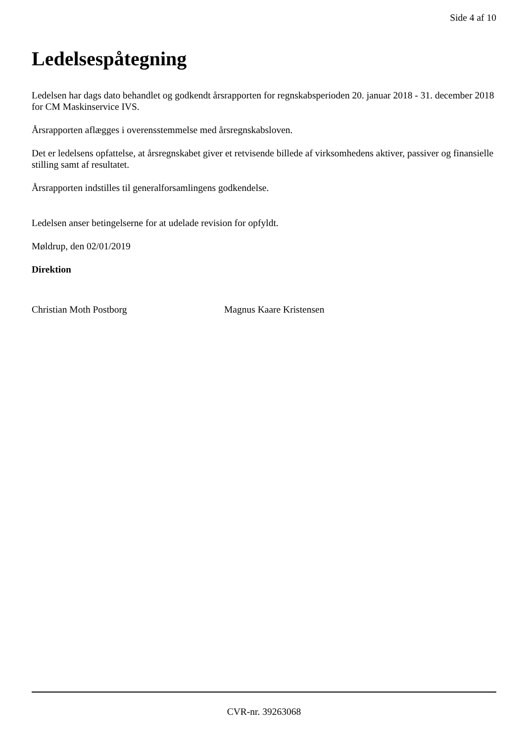Side 4 af 10
Ledelsespåtegning
Ledelsen har dags dato behandlet og godkendt årsrapporten for regnskabsperioden 20. januar 2018 - 31. december 2018 for CM Maskinservice IVS.
Årsrapporten aflægges i overensstemmelse med årsregnskabsloven.
Det er ledelsens opfattelse, at årsregnskabet giver et retvisende billede af virksomhedens aktiver, passiver og finansielle stilling samt af resultatet.
Årsrapporten indstilles til generalforsamlingens godkendelse.
Ledelsen anser betingelserne for at udelade revision for opfyldt.
Møldrup, den 02/01/2019
Direktion
Christian Moth Postborg Magnus Kaare Kristensen
CVR-nr. 39263068